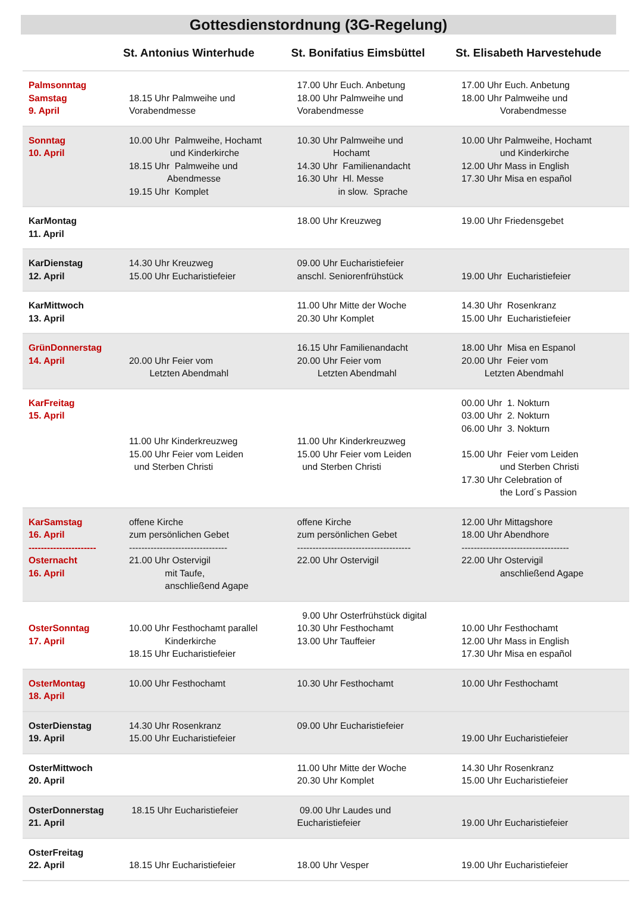Gottesdienstordnung (3G-Regelung)
| | St. Antonius Winterhude | St. Bonifatius Eimsbüttel | St. Elisabeth Harvestehude |
| --- | --- | --- | --- |
| Palmsonntag Samstag 9. April | 18.15 Uhr Palmweihe und Vorabendmesse | 17.00 Uhr Euch. Anbetung 18.00 Uhr Palmweihe und Vorabendmesse | 17.00 Uhr Euch. Anbetung 18.00 Uhr Palmweihe und Vorabendmesse |
| Sonntag 10. April | 10.00 Uhr Palmweihe, Hochamt und Kinderkirche 18.15 Uhr Palmweihe und Abendmesse 19.15 Uhr Komplet | 10.30 Uhr Palmweihe und Hochamt 14.30 Uhr Familienandacht 16.30 Uhr Hl. Messe in slow. Sprache | 10.00 Uhr Palmweihe, Hochamt und Kinderkirche 12.00 Uhr Mass in English 17.30 Uhr Misa en español |
| KarMontag 11. April | | 18.00 Uhr Kreuzweg | 19.00 Uhr Friedensgebet |
| KarDienstag 12. April | 14.30 Uhr Kreuzweg 15.00 Uhr Eucharistiefeier | 09.00 Uhr Eucharistiefeier anschl. Seniorenfrühstück | 19.00 Uhr Eucharistiefeier |
| KarMittwoch 13. April | | 11.00 Uhr Mitte der Woche 20.30 Uhr Komplet | 14.30 Uhr Rosenkranz 15.00 Uhr Eucharistiefeier |
| GrünDonnerstag 14. April | 20.00 Uhr Feier vom Letzten Abendmahl | 16.15 Uhr Familienandacht 20.00 Uhr Feier vom Letzten Abendmahl | 18.00 Uhr Misa en Espanol 20.00 Uhr Feier vom Letzten Abendmahl |
| KarFreitag 15. April | 11.00 Uhr Kinderkreuzweg 15.00 Uhr Feier vom Leiden und Sterben Christi | 11.00 Uhr Kinderkreuzweg 15.00 Uhr Feier vom Leiden und Sterben Christi | 00.00 Uhr 1. Nokturn 03.00 Uhr 2. Nokturn 06.00 Uhr 3. Nokturn 15.00 Uhr Feier vom Leiden und Sterben Christi 17.30 Uhr Celebration of the Lord´s Passion |
| KarSamstag 16. April ---------------------- Osternacht 16. April | offene Kirche zum persönlichen Gebet -------------------------------- 21.00 Uhr Ostervigil mit Taufe, anschließend Agape | offene Kirche zum persönlichen Gebet ------------------------------------- 22.00 Uhr Ostervigil | 12.00 Uhr Mittagshore 18.00 Uhr Abendhore ----------------------------------- 22.00 Uhr Ostervigil anschließend Agape |
| OsterSonntag 17. April | 10.00 Uhr Festhochamt parallel Kinderkirche 18.15 Uhr Eucharistiefeier | 9.00 Uhr Osterfrühstück digital 10.30 Uhr Festhochamt 13.00 Uhr Tauffeier | 10.00 Uhr Festhochamt 12.00 Uhr Mass in English 17.30 Uhr Misa en español |
| OsterMontag 18. April | 10.00 Uhr Festhochamt | 10.30 Uhr Festhochamt | 10.00 Uhr Festhochamt |
| OsterDienstag 19. April | 14.30 Uhr Rosenkranz 15.00 Uhr Eucharistiefeier | 09.00 Uhr Eucharistiefeier | 19.00 Uhr Eucharistiefeier |
| OsterMittwoch 20. April | | 11.00 Uhr Mitte der Woche 20.30 Uhr Komplet | 14.30 Uhr Rosenkranz 15.00 Uhr Eucharistiefeier |
| OsterDonnerstag 21. April | 18.15 Uhr Eucharistiefeier | 09.00 Uhr Laudes und Eucharistiefeier | 19.00 Uhr Eucharistiefeier |
| OsterFreitag 22. April | 18.15 Uhr Eucharistiefeier | 18.00 Uhr Vesper | 19.00 Uhr Eucharistiefeier |